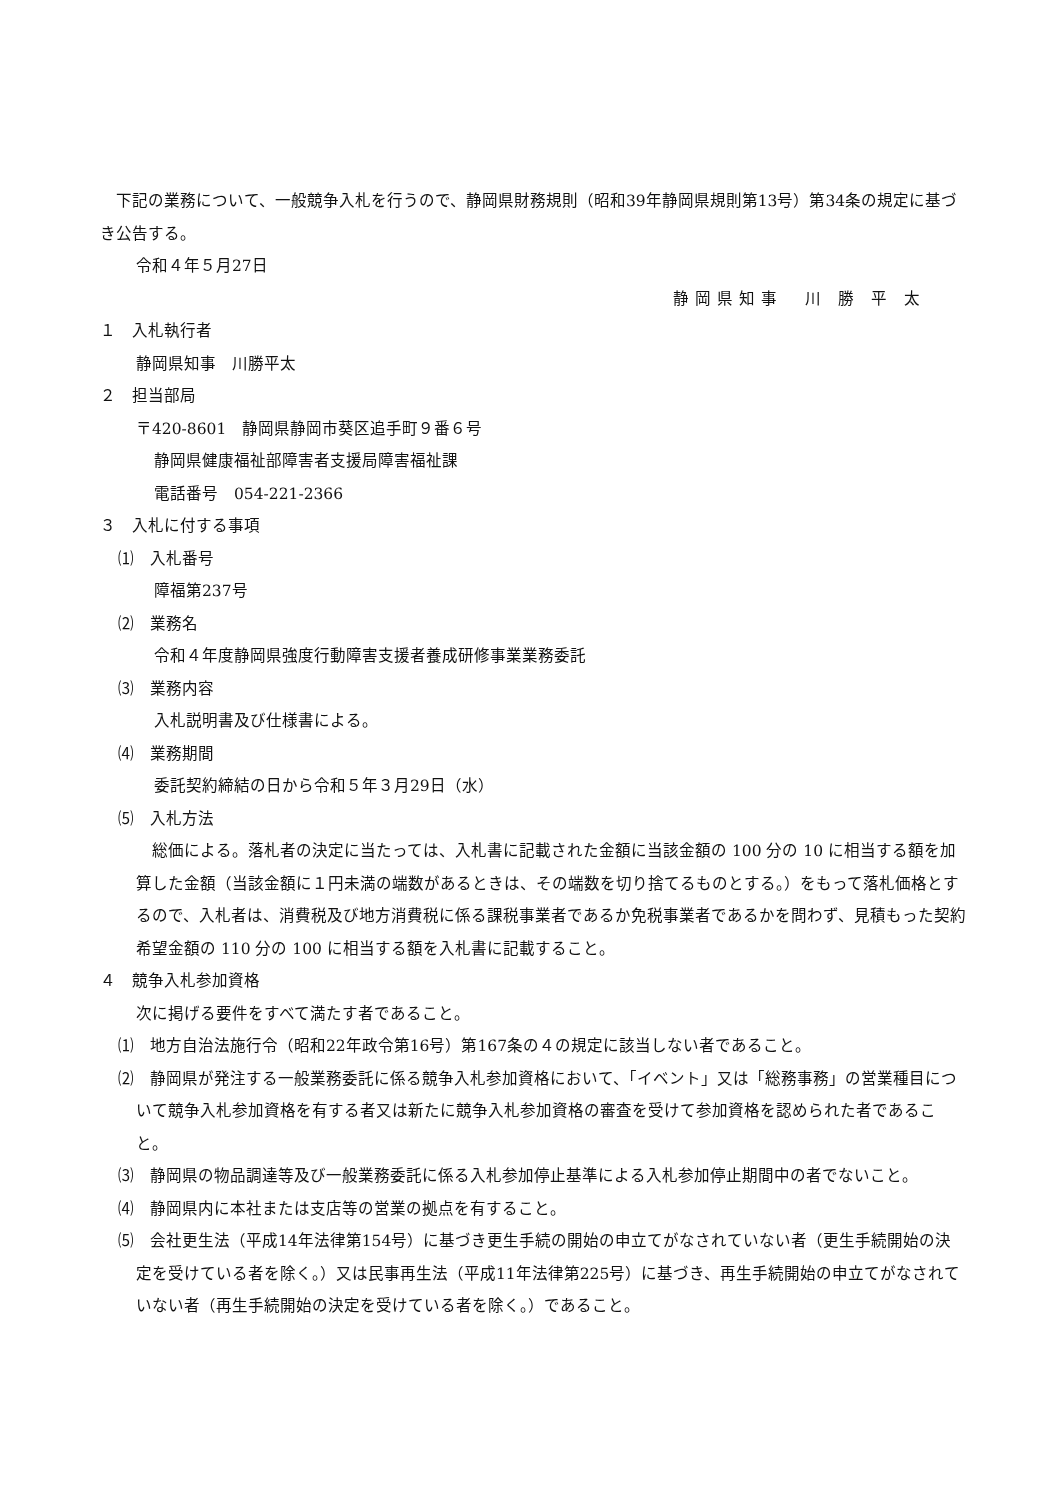下記の業務について、一般競争入札を行うので、静岡県財務規則（昭和39年静岡県規則第13号）第34条の規定に基づき公告する。
令和４年５月27日
静岡県知事　川 勝 平 太
１　入札執行者
静岡県知事　川勝平太
２　担当部局
〒420-8601　静岡県静岡市葵区追手町９番６号
静岡県健康福祉部障害者支援局障害福祉課
電話番号　054-221-2366
３　入札に付する事項
⑴　入札番号
障福第237号
⑵　業務名
令和４年度静岡県強度行動障害支援者養成研修事業業務委託
⑶　業務内容
入札説明書及び仕様書による。
⑷　業務期間
委託契約締結の日から令和５年３月29日（水）
⑸　入札方法
　総価による。落札者の決定に当たっては、入札書に記載された金額に当該金額の 100 分の 10 に相当する額を加算した金額（当該金額に１円未満の端数があるときは、その端数を切り捨てるものとする。）をもって落札価格とするので、入札者は、消費税及び地方消費税に係る課税事業者であるか免税事業者であるかを問わず、見積もった契約希望金額の 110 分の 100 に相当する額を入札書に記載すること。
４　競争入札参加資格
次に掲げる要件をすべて満たす者であること。
⑴　地方自治法施行令（昭和22年政令第16号）第167条の４の規定に該当しない者であること。
⑵　静岡県が発注する一般業務委託に係る競争入札参加資格において、「イベント」又は「総務事務」の営業種目について競争入札参加資格を有する者又は新たに競争入札参加資格の審査を受けて参加資格を認められた者であること。
⑶　静岡県の物品調達等及び一般業務委託に係る入札参加停止基準による入札参加停止期間中の者でないこと。
⑷　静岡県内に本社または支店等の営業の拠点を有すること。
⑸　会社更生法（平成14年法律第154号）に基づき更生手続の開始の申立てがなされていない者（更生手続開始の決定を受けている者を除く。）又は民事再生法（平成11年法律第225号）に基づき、再生手続開始の申立てがなされていない者（再生手続開始の決定を受けている者を除く。）であること。